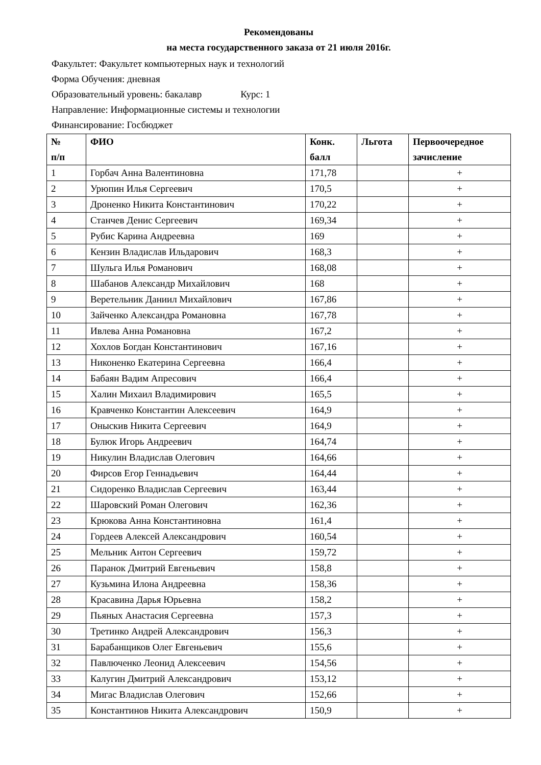Рекомендованы
на места государственного заказа от 21 июля 2016г.
Факультет: Факультет компьютерных наук и технологий
Форма Обучения: дневная
Образовательный уровень: бакалавр Курс: 1
Направление: Информационные системы и технологии
Финансирование: Госбюджет
| № п/п | ФИО | Конк. балл | Льгота | Первоочередное зачисление |
| --- | --- | --- | --- | --- |
| 1 | Горбач Анна Валентиновна | 171,78 | | + |
| 2 | Урюпин Илья Сергеевич | 170,5 | | + |
| 3 | Дроненко Никита Константинович | 170,22 | | + |
| 4 | Станчев Денис Сергеевич | 169,34 | | + |
| 5 | Рубис Карина Андреевна | 169 | | + |
| 6 | Кензин Владислав Ильдарович | 168,3 | | + |
| 7 | Шульга Илья Романович | 168,08 | | + |
| 8 | Шабанов Александр Михайлович | 168 | | + |
| 9 | Веретельник Даниил Михайлович | 167,86 | | + |
| 10 | Зайченко Александра Романовна | 167,78 | | + |
| 11 | Ивлева Анна Романовна | 167,2 | | + |
| 12 | Хохлов Богдан Константинович | 167,16 | | + |
| 13 | Никоненко Екатерина Сергеевна | 166,4 | | + |
| 14 | Бабаян Вадим Апресович | 166,4 | | + |
| 15 | Халин Михаил Владимирович | 165,5 | | + |
| 16 | Кравченко Константин Алексеевич | 164,9 | | + |
| 17 | Оныскив Никита Сергеевич | 164,9 | | + |
| 18 | Булюк Игорь Андреевич | 164,74 | | + |
| 19 | Никулин Владислав Олегович | 164,66 | | + |
| 20 | Фирсов Егор Геннадьевич | 164,44 | | + |
| 21 | Сидоренко Владислав Сергеевич | 163,44 | | + |
| 22 | Шаровский Роман Олегович | 162,36 | | + |
| 23 | Крюкова Анна Константиновна | 161,4 | | + |
| 24 | Гордеев Алексей Александрович | 160,54 | | + |
| 25 | Мельник Антон Сергеевич | 159,72 | | + |
| 26 | Паранок Дмитрий Евгеньевич | 158,8 | | + |
| 27 | Кузьмина Илона Андреевна | 158,36 | | + |
| 28 | Красавина Дарья Юрьевна | 158,2 | | + |
| 29 | Пьяных Анастасия Сергеевна | 157,3 | | + |
| 30 | Третинко Андрей Александрович | 156,3 | | + |
| 31 | Барабанщиков Олег Евгеньевич | 155,6 | | + |
| 32 | Павлюченко Леонид Алексеевич | 154,56 | | + |
| 33 | Калугин Дмитрий Александрович | 153,12 | | + |
| 34 | Мигас Владислав Олегович | 152,66 | | + |
| 35 | Константинов Никита Александрович | 150,9 | | + |